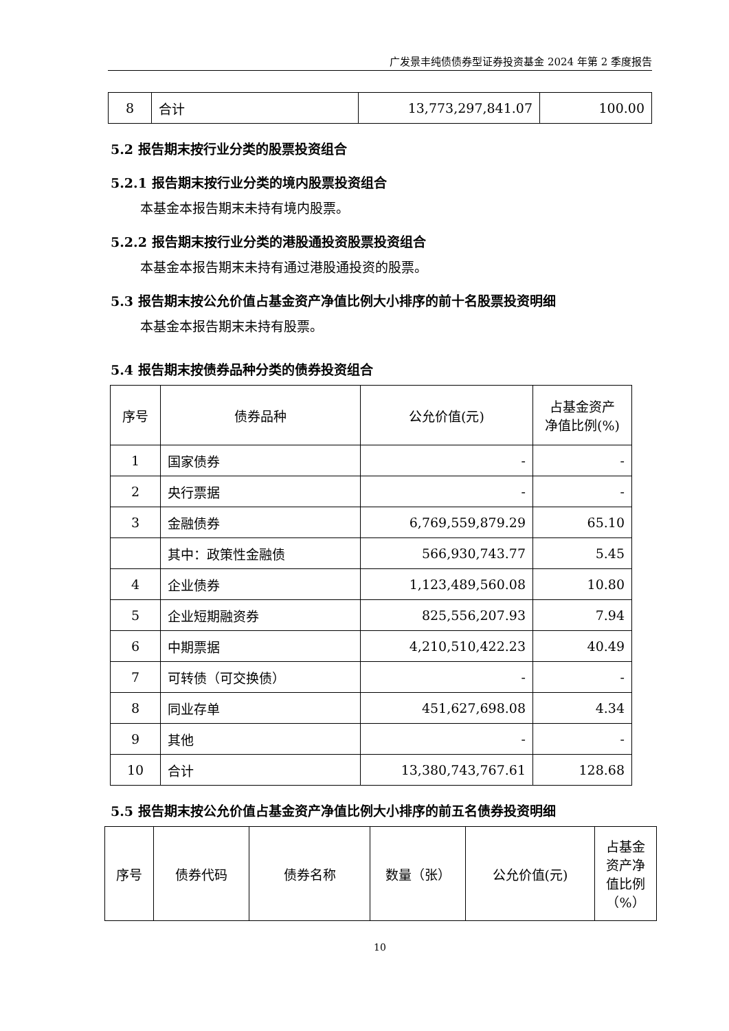广发景丰纯债债券型证券投资基金 2024 年第 2 季度报告
| 8 | 合计 | 13,773,297,841.07 | 100.00 |
5.2 报告期末按行业分类的股票投资组合
5.2.1 报告期末按行业分类的境内股票投资组合
本基金本报告期末未持有境内股票。
5.2.2 报告期末按行业分类的港股通投资股票投资组合
本基金本报告期末未持有通过港股通投资的股票。
5.3 报告期末按公允价值占基金资产净值比例大小排序的前十名股票投资明细
本基金本报告期末未持有股票。
5.4 报告期末按债券品种分类的债券投资组合
| 序号 | 债券品种 | 公允价值(元) | 占基金资产 净值比例(%) |
| 1 | 国家债券 | - | - |
| 2 | 央行票据 | - | - |
| 3 | 金融债券 | 6,769,559,879.29 | 65.10 |
| | 其中：政策性金融债 | 566,930,743.77 | 5.45 |
| 4 | 企业债券 | 1,123,489,560.08 | 10.80 |
| 5 | 企业短期融资券 | 825,556,207.93 | 7.94 |
| 6 | 中期票据 | 4,210,510,422.23 | 40.49 |
| 7 | 可转债（可交换债） | - | - |
| 8 | 同业存单 | 451,627,698.08 | 4.34 |
| 9 | 其他 | - | - |
| 10 | 合计 | 13,380,743,767.61 | 128.68 |
5.5 报告期末按公允价值占基金资产净值比例大小排序的前五名债券投资明细
| 序号 | 债券代码 | 债券名称 | 数量（张） | 公允价值(元) | 占基金 资产净 值比例 （%） |
10